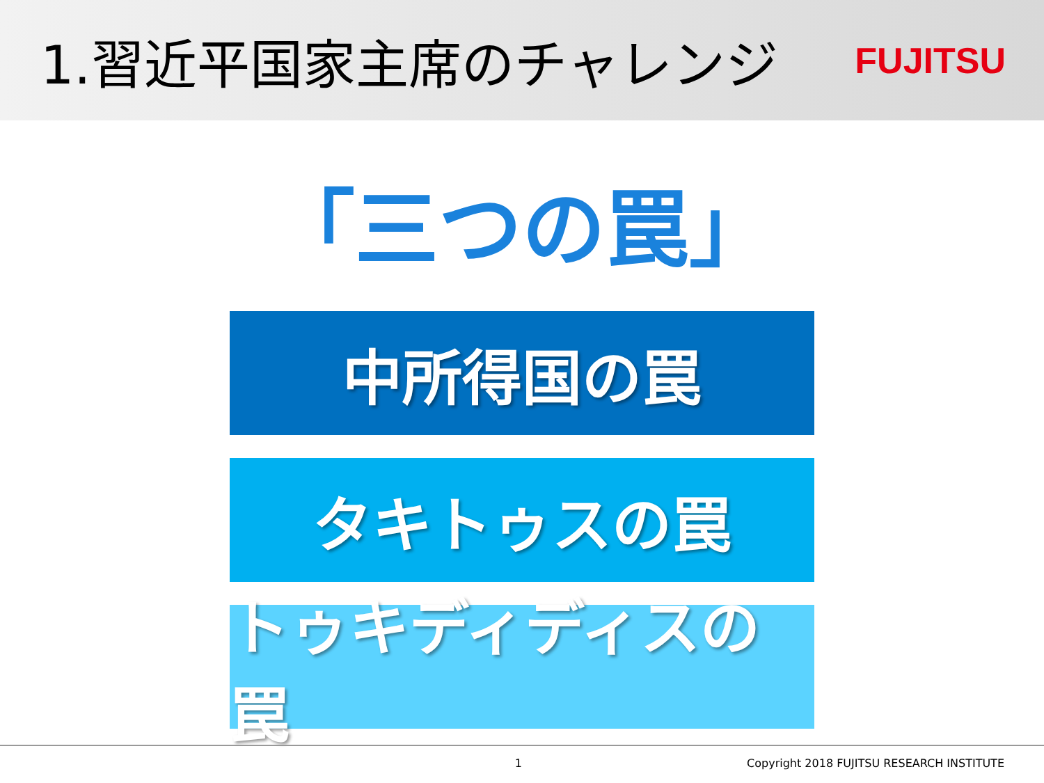1.習近平国家主席のチャレンジ
FUJITSU
「三つの罠」
中所得国の罠
タキトゥスの罠
トゥキディディスの罠
1 Copyright 2018 FUJITSU RESEARCH INSTITUTE